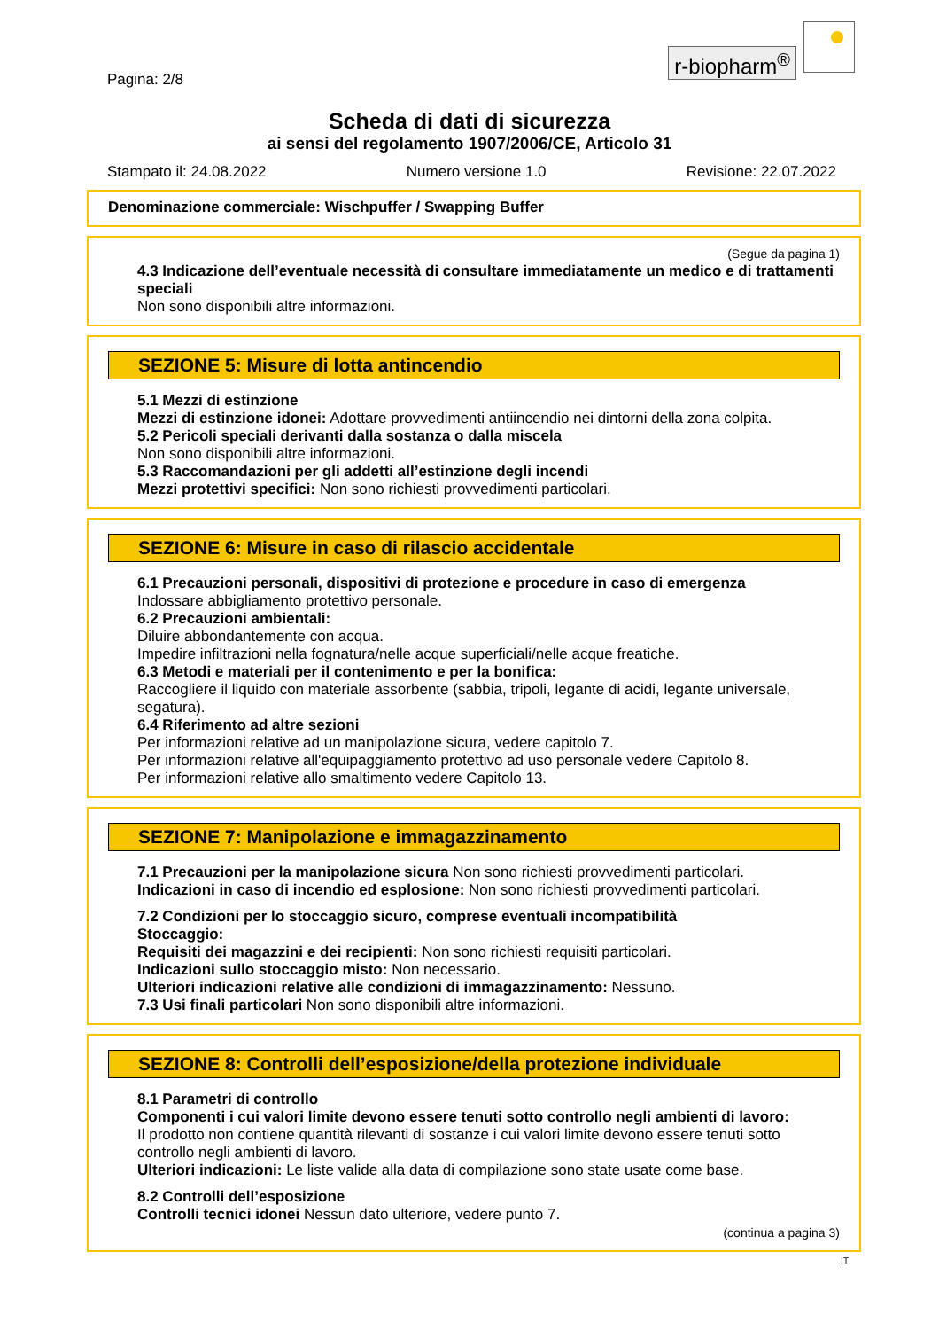Pagina: 2/8
r-biopharm<sup>®</sup>
Scheda di dati di sicurezza
ai sensi del regolamento 1907/2006/CE, Articolo 31
Stampato il: 24.08.2022 Numero versione 1.0 Revisione: 22.07.2022
Denominazione commerciale: Wischpuffer / Swapping Buffer
(Segue da pagina 1)
4.3 Indicazione dell’eventuale necessità di consultare immediatamente un medico e di trattamenti speciali
Non sono disponibili altre informazioni.
SEZIONE 5: Misure di lotta antincendio
5.1 Mezzi di estinzione
Mezzi di estinzione idonei: Adottare provvedimenti antiincendio nei dintorni della zona colpita.
5.2 Pericoli speciali derivanti dalla sostanza o dalla miscela
Non sono disponibili altre informazioni.
5.3 Raccomandazioni per gli addetti all’estinzione degli incendi
Mezzi protettivi specifici: Non sono richiesti provvedimenti particolari.
SEZIONE 6: Misure in caso di rilascio accidentale
6.1 Precauzioni personali, dispositivi di protezione e procedure in caso di emergenza
Indossare abbigliamento protettivo personale.
6.2 Precauzioni ambientali:
Diluire abbondantemente con acqua.
Impedire infiltrazioni nella fognatura/nelle acque superficiali/nelle acque freatiche.
6.3 Metodi e materiali per il contenimento e per la bonifica:
Raccogliere il liquido con materiale assorbente (sabbia, tripoli, legante di acidi, legante universale, segatura).
6.4 Riferimento ad altre sezioni
Per informazioni relative ad un manipolazione sicura, vedere capitolo 7.
Per informazioni relative all'equipaggiamento protettivo ad uso personale vedere Capitolo 8.
Per informazioni relative allo smaltimento vedere Capitolo 13.
SEZIONE 7: Manipolazione e immagazzinamento
7.1 Precauzioni per la manipolazione sicura Non sono richiesti provvedimenti particolari.
Indicazioni in caso di incendio ed esplosione: Non sono richiesti provvedimenti particolari.
7.2 Condizioni per lo stoccaggio sicuro, comprese eventuali incompatibilità
Stoccaggio:
Requisiti dei magazzini e dei recipienti: Non sono richiesti requisiti particolari.
Indicazioni sullo stoccaggio misto: Non necessario.
Ulteriori indicazioni relative alle condizioni di immagazzinamento: Nessuno.
7.3 Usi finali particolari Non sono disponibili altre informazioni.
SEZIONE 8: Controlli dell’esposizione/della protezione individuale
8.1 Parametri di controllo
Componenti i cui valori limite devono essere tenuti sotto controllo negli ambienti di lavoro:
Il prodotto non contiene quantità rilevanti di sostanze i cui valori limite devono essere tenuti sotto controllo negli ambienti di lavoro.
Ulteriori indicazioni: Le liste valide alla data di compilazione sono state usate come base.
8.2 Controlli dell’esposizione
Controlli tecnici idonei Nessun dato ulteriore, vedere punto 7.
(continua a pagina 3)
IT